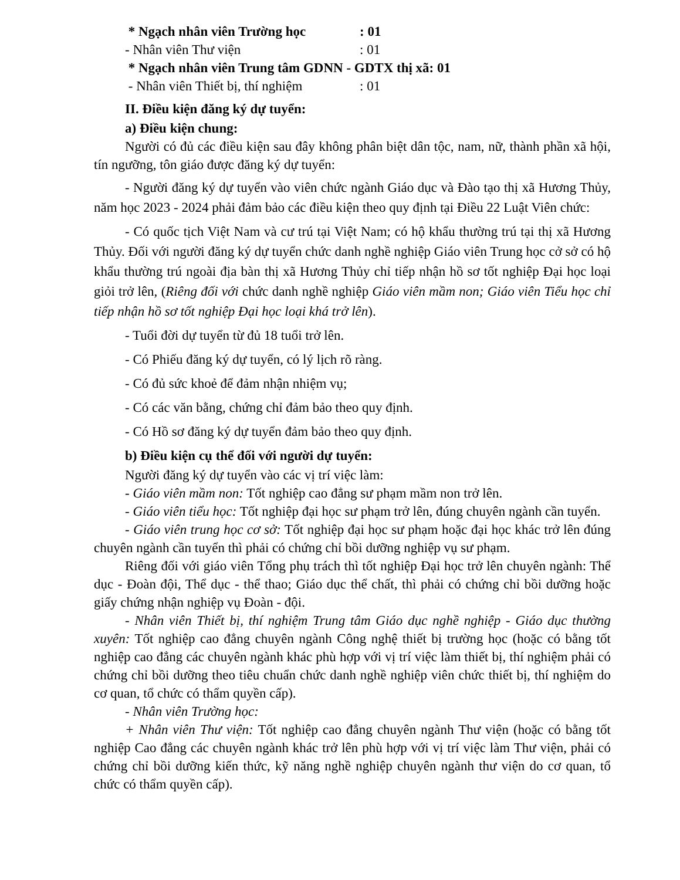* Ngạch nhân viên Trường học : 01
- Nhân viên Thư viện : 01
* Ngạch nhân viên Trung tâm GDNN - GDTX thị xã: 01
- Nhân viên Thiết bị, thí nghiệm : 01
II. Điều kiện đăng ký dự tuyển:
a) Điều kiện chung:
Người có đủ các điều kiện sau đây không phân biệt dân tộc, nam, nữ, thành phần xã hội, tín ngưỡng, tôn giáo được đăng ký dự tuyển:
- Người đăng ký dự tuyển vào viên chức ngành Giáo dục và Đào tạo thị xã Hương Thủy, năm học 2023 - 2024 phải đảm bảo các điều kiện theo quy định tại Điều 22 Luật Viên chức:
- Có quốc tịch Việt Nam và cư trú tại Việt Nam; có hộ khẩu thường trú tại thị xã Hương Thủy. Đối với người đăng ký dự tuyển chức danh nghề nghiệp Giáo viên Trung học cở sở có hộ khẩu thường trú ngoài địa bàn thị xã Hương Thủy chỉ tiếp nhận hồ sơ tốt nghiệp Đại học loại giỏi trở lên, (Riêng đối với chức danh nghề nghiệp Giáo viên mầm non; Giáo viên Tiểu học chỉ tiếp nhận hồ sơ tốt nghiệp Đại học loại khá trở lên).
- Tuổi đời dự tuyển từ đủ 18 tuổi trở lên.
- Có Phiếu đăng ký dự tuyển, có lý lịch rõ ràng.
- Có đủ sức khoẻ để đảm nhận nhiệm vụ;
- Có các văn bằng, chứng chỉ đảm bảo theo quy định.
- Có Hồ sơ đăng ký dự tuyển đảm bảo theo quy định.
b) Điều kiện cụ thể đối với người dự tuyển:
Người đăng ký dự tuyển vào các vị trí việc làm:
- Giáo viên mầm non: Tốt nghiệp cao đẳng sư phạm mầm non trở lên.
- Giáo viên tiểu học: Tốt nghiệp đại học sư phạm trở lên, đúng chuyên ngành cần tuyển.
- Giáo viên trung học cơ sở: Tốt nghiệp đại học sư phạm hoặc đại học khác trở lên đúng chuyên ngành cần tuyển thì phải có chứng chỉ bồi dưỡng nghiệp vụ sư phạm.
Riêng đối với giáo viên Tổng phụ trách thì tốt nghiệp Đại học trở lên chuyên ngành: Thể dục - Đoàn đội, Thể dục - thể thao; Giáo dục thể chất, thì phải có chứng chỉ bồi dưỡng hoặc giấy chứng nhận nghiệp vụ Đoàn - đội.
- Nhân viên Thiết bị, thí nghiệm Trung tâm Giáo dục nghề nghiệp - Giáo dục thường xuyên: Tốt nghiệp cao đẳng chuyên ngành Công nghệ thiết bị trường học (hoặc có bằng tốt nghiệp cao đẳng các chuyên ngành khác phù hợp với vị trí việc làm thiết bị, thí nghiệm phải có chứng chỉ bồi dưỡng theo tiêu chuẩn chức danh nghề nghiệp viên chức thiết bị, thí nghiệm do cơ quan, tổ chức có thẩm quyền cấp).
- Nhân viên Trường học:
+ Nhân viên Thư viện: Tốt nghiệp cao đẳng chuyên ngành Thư viện (hoặc có bằng tốt nghiệp Cao đẳng các chuyên ngành khác trở lên phù hợp với vị trí việc làm Thư viện, phải có chứng chỉ bồi dưỡng kiến thức, kỹ năng nghề nghiệp chuyên ngành thư viện do cơ quan, tổ chức có thẩm quyền cấp).